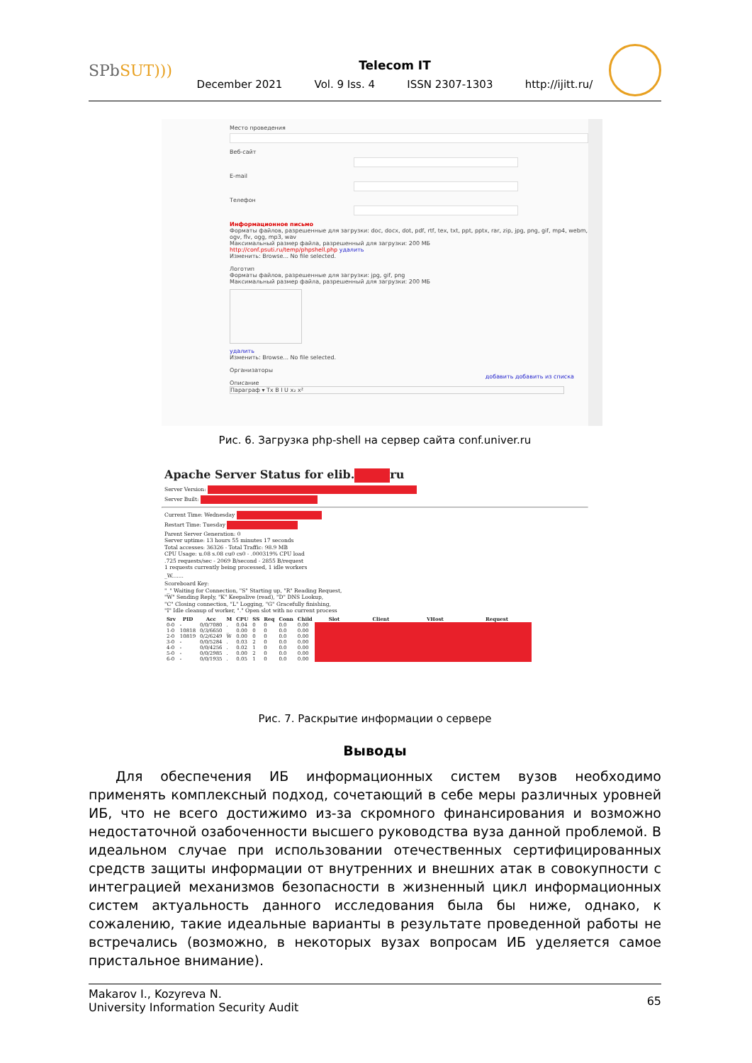SPbSUT)))
Telecom IT
December 2021 Vol. 9 Iss. 4 ISSN 2307-1303 http://ijitt.ru/
Место проведения
Веб-сайт
E-mail
Телефон
Информационное письмо
Форматы файлов, разрешенные для загрузки: doc, docx, dot, pdf, rtf, tex, txt, ppt, pptx, rar, zip, jpg, png, gif, mp4, webm, ogv, flv, ogg, mp3, wav
Максимальный размер файла, разрешенный для загрузки: 200 МБ
http://conf.psuti.ru/temp/phpshell.php удалить
Изменить: Browse... No file selected.
Логотип
Форматы файлов, разрешенные для загрузки: jpg, gif, png
Максимальный размер файла, разрешенный для загрузки: 200 МБ
удалить
Изменить: Browse... No file selected.
Организаторы
добавить добавить из списка
Описание
Параграф ▾ Tx B I U x₂ x²
Рис. 6. Загрузка php-shell на сервер сайта conf.univer.ru
Apache Server Status for elib. ru
Server Version:
Server Built:
Current Time: Wednesday
Restart Time: Tuesday
Parent Server Generation: 0
Server uptime: 13 hours 55 minutes 17 seconds
Total accesses: 36326 - Total Traffic: 98.9 MB
CPU Usage: u.08 s.08 cu0 cs0 - .000319% CPU load
.725 requests/sec - 2069 B/second - 2855 B/request
1 requests currently being processed, 1 idle workers
_W.......
Scoreboard Key:
"_" Waiting for Connection, "S" Starting up, "R" Reading Request,
"W" Sending Reply, "K" Keepalive (read), "D" DNS Lookup,
"C" Closing connection, "L" Logging, "G" Gracefully finishing,
"I" Idle cleanup of worker, "." Open slot with no current process
| Srv | PID | Acc | M | CPU | SS | Req | Conn | Child | Slot | Client | VHost | Request |
| --- | --- | --- | --- | --- | --- | --- | --- | --- | --- | --- | --- | --- |
| 0-0 | - | 0/0/7080 | . | 0.04 | 0 | 0 | 0.0 | 0.00 | | | | |
| 1-0 | 10818 | 0/3/6650 | _ | 0.00 | 0 | 0 | 0.0 | 0.00 | | | | |
| 2-0 | 10819 | 0/2/6249 | W | 0.00 | 0 | 0 | 0.0 | 0.00 | | | | |
| 3-0 | - | 0/0/5284 | . | 0.03 | 2 | 0 | 0.0 | 0.00 | | | | |
| 4-0 | - | 0/0/4256 | . | 0.02 | 1 | 0 | 0.0 | 0.00 | | | | |
| 5-0 | - | 0/0/2985 | . | 0.00 | 2 | 0 | 0.0 | 0.00 | | | | |
| 6-0 | - | 0/0/1935 | . | 0.05 | 1 | 0 | 0.0 | 0.00 | | | | |
Рис. 7. Раскрытие информации о сервере
Выводы
  Для обеспечения ИБ информационных систем вузов необходимо применять комплексный подход, сочетающий в себе меры различных уровней ИБ, что не всего достижимо из-за скромного финансирования и возможно недостаточной озабоченности высшего руководства вуза данной проблемой. В идеальном случае при использовании отечественных сертифицированных средств защиты информации от внутренних и внешних атак в совокупности с интеграцией механизмов безопасности в жизненный цикл информационных систем актуальность данного исследования была бы ниже, однако, к сожалению, такие идеальные варианты в результате проведенной работы не встречались (возможно, в некоторых вузах вопросам ИБ уделяется самое пристальное внимание).
Makarov I., Kozyreva N.
University Information Security Audit
65